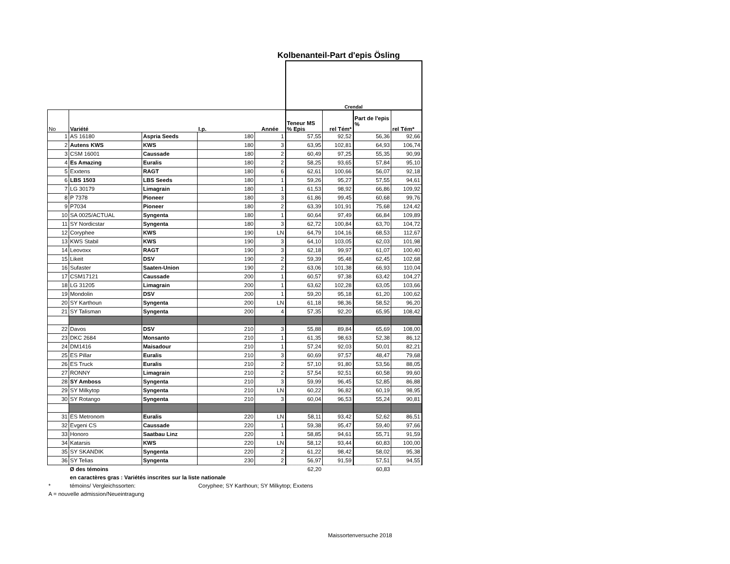Kolbenanteil-Part d'epis Ösling
| | | | | | Crendal | | | |
| No | Variété | | I.p. | Année | Teneur MS % Epis | rel Tém* | Part de l'epis % | rel Tém* |
| 1 | AS 16180 | Aspria Seeds | 180 | 1 | 57,55 | 92,52 | 56,36 | 92,66 |
| 2 | Autens KWS | KWS | 180 | 3 | 63,95 | 102,81 | 64,93 | 106,74 |
| 3 | CSM 16001 | Caussade | 180 | 2 | 60,49 | 97,25 | 55,35 | 90,99 |
| 4 | Es Amazing | Euralis | 180 | 2 | 58,25 | 93,65 | 57,84 | 95,10 |
| 5 | Exxtens | RAGT | 180 | 6 | 62,61 | 100,66 | 56,07 | 92,18 |
| 6 | LBS 1503 | LBS Seeds | 180 | 1 | 59,26 | 95,27 | 57,55 | 94,61 |
| 7 | LG 30179 | Limagrain | 180 | 1 | 61,53 | 98,92 | 66,86 | 109,92 |
| 8 | P 7378 | Pioneer | 180 | 3 | 61,86 | 99,45 | 60,68 | 99,76 |
| 9 | P7034 | Pioneer | 180 | 2 | 63,39 | 101,91 | 75,68 | 124,42 |
| 10 | SA 0025/ACTUAL | Syngenta | 180 | 1 | 60,64 | 97,49 | 66,84 | 109,89 |
| 11 | SY Nordicstar | Syngenta | 180 | 3 | 62,72 | 100,84 | 63,70 | 104,72 |
| 12 | Coryphee | KWS | 190 | LN | 64,79 | 104,16 | 68,53 | 112,67 |
| 13 | KWS Stabil | KWS | 190 | 3 | 64,10 | 103,05 | 62,03 | 101,98 |
| 14 | Leovoxx | RAGT | 190 | 3 | 62,18 | 99,97 | 61,07 | 100,40 |
| 15 | Likeit | DSV | 190 | 2 | 59,39 | 95,48 | 62,45 | 102,68 |
| 16 | Sufaster | Saaten-Union | 190 | 2 | 63,06 | 101,38 | 66,93 | 110,04 |
| 17 | CSM17121 | Caussade | 200 | 1 | 60,57 | 97,38 | 63,42 | 104,27 |
| 18 | LG 31205 | Limagrain | 200 | 1 | 63,62 | 102,28 | 63,05 | 103,66 |
| 19 | Mondolin | DSV | 200 | 1 | 59,20 | 95,18 | 61,20 | 100,62 |
| 20 | SY Karthoun | Syngenta | 200 | LN | 61,18 | 98,36 | 58,52 | 96,20 |
| 21 | SY Talisman | Syngenta | 200 | 4 | 57,35 | 92,20 | 65,95 | 108,42 |
| 22 | Davos | DSV | 210 | 3 | 55,88 | 89,84 | 65,69 | 108,00 |
| 23 | DKC 2684 | Monsanto | 210 | 1 | 61,35 | 98,63 | 52,38 | 86,12 |
| 24 | DM1416 | Maisadour | 210 | 1 | 57,24 | 92,03 | 50,01 | 82,21 |
| 25 | ES Pillar | Euralis | 210 | 3 | 60,69 | 97,57 | 48,47 | 79,68 |
| 26 | ES Truck | Euralis | 210 | 2 | 57,10 | 91,80 | 53,56 | 88,05 |
| 27 | RONNY | Limagrain | 210 | 2 | 57,54 | 92,51 | 60,58 | 99,60 |
| 28 | SY Amboss | Syngenta | 210 | 3 | 59,99 | 96,45 | 52,85 | 86,88 |
| 29 | SY Milkytop | Syngenta | 210 | LN | 60,22 | 96,82 | 60,19 | 98,95 |
| 30 | SY Rotango | Syngenta | 210 | 3 | 60,04 | 96,53 | 55,24 | 90,81 |
| 31 | ES Metronom | Euralis | 220 | LN | 58,11 | 93,42 | 52,62 | 86,51 |
| 32 | Evgeni CS | Caussade | 220 | 1 | 59,38 | 95,47 | 59,40 | 97,66 |
| 33 | Honoro | Saatbau Linz | 220 | 1 | 58,85 | 94,61 | 55,71 | 91,59 |
| 34 | Katarsis | KWS | 220 | LN | 58,12 | 93,44 | 60,83 | 100,00 |
| 35 | SY SKANDIK | Syngenta | 220 | 2 | 61,22 | 98,42 | 58,02 | 95,38 |
| 36 | SY Telias | Syngenta | 230 | 2 | 56,97 | 91,59 | 57,51 | 94,55 |
| | Ø des témoins | | | | 62,20 | | 60,83 | |
| | en caractères gras : Variétés inscrites sur la liste nationale | | | | | | | |
| * | témoins/ Vergleichssorten: | | Coryphee; SY Karthoun; SY Milkytop; Exxtens | | | | | |
| A = nouvelle admission/Neueintragung | | | | | | | | |
Maissortenversuche 2018